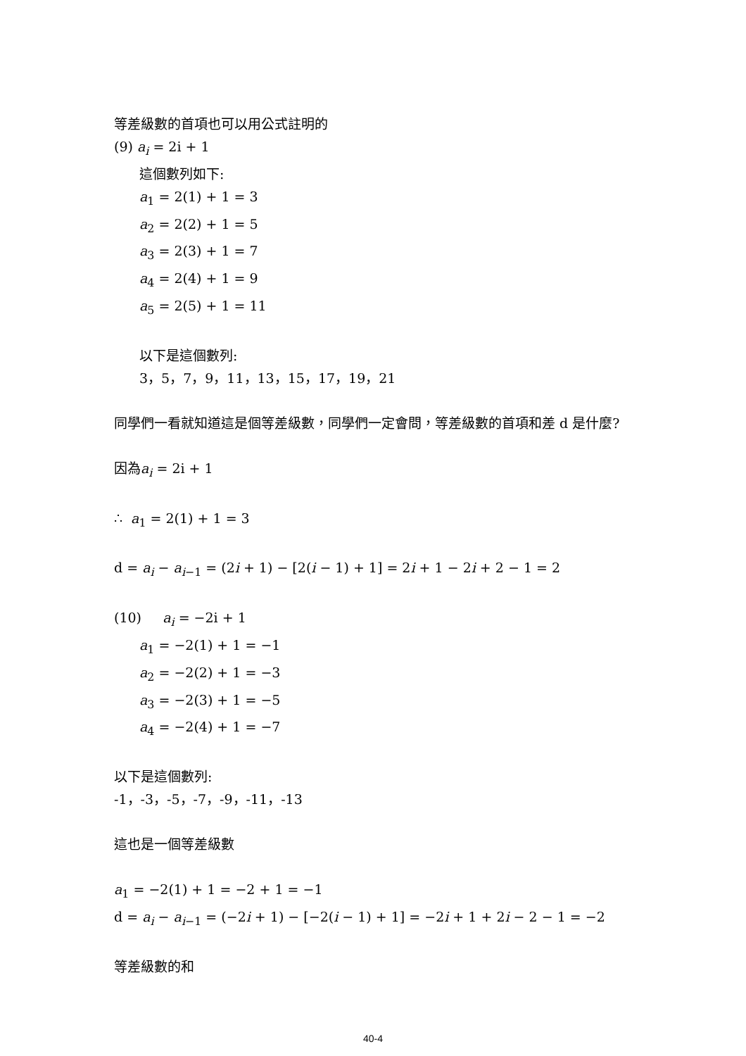等差級數的首項也可以用公式註明的
(9) a<sub>i</sub> = 2i + 1
這個數列如下:
a<sub>1</sub> = 2(1) + 1 = 3
a<sub>2</sub> = 2(2) + 1 = 5
a<sub>3</sub> = 2(3) + 1 = 7
a<sub>4</sub> = 2(4) + 1 = 9
a<sub>5</sub> = 2(5) + 1 = 11
以下是這個數列:
3，5，7，9，11，13，15，17，19，21
同學們一看就知道這是個等差級數，同學們一定會問，等差級數的首項和差 d 是什麼?
因為a<sub>i</sub> = 2i + 1
∴ a<sub>1</sub> = 2(1) + 1 = 3
d = a<sub>i</sub> − a<sub>i−1</sub> = (2i + 1) − [2(i − 1) + 1] = 2i + 1 − 2i + 2 − 1 = 2
(10) a<sub>i</sub> = −2i + 1
a<sub>1</sub> = −2(1) + 1 = −1
a<sub>2</sub> = −2(2) + 1 = −3
a<sub>3</sub> = −2(3) + 1 = −5
a<sub>4</sub> = −2(4) + 1 = −7
以下是這個數列:
-1，-3，-5，-7，-9，-11，-13
這也是一個等差級數
a<sub>1</sub> = −2(1) + 1 = −2 + 1 = −1
d = a<sub>i</sub> − a<sub>i−1</sub> = (−2i + 1) − [−2(i − 1) + 1] = −2i + 1 + 2i − 2 − 1 = −2
等差級數的和
40-4